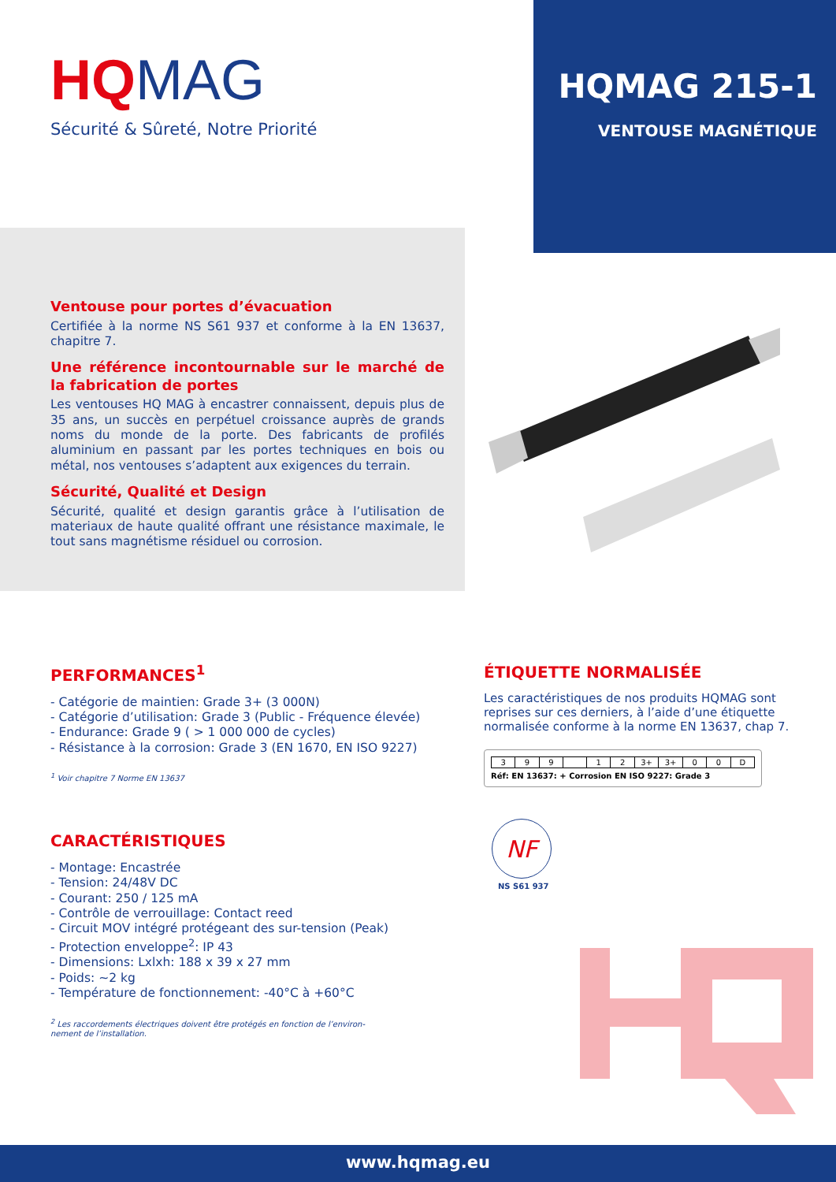HQ MAG
Sécurité & Sûreté, Notre Priorité
HQMAG 215-1
VENTOUSE MAGNÉTIQUE
Ventouse pour portes d’évacuation
Certifiée à la norme NS S61 937 et conforme à la EN 13637, chapitre 7.
Une référence incontournable sur le marché de la fabrication de portes
Les ventouses HQ MAG à encastrer connaissent, depuis plus de 35 ans, un succès en perpétuel croissance auprès de grands noms du monde de la porte. Des fabricants de profilés aluminium en passant par les portes techniques en bois ou métal, nos ventouses s’adaptent aux exigences du terrain.
Sécurité, Qualité et Design
Sécurité, qualité et design garantis grâce à l’utilisation de materiaux de haute qualité offrant une résistance maximale, le tout sans magnétisme résiduel ou corrosion.
PERFORMANCES<sup>1</sup>
- Catégorie de maintien: Grade 3+ (3 000N)
- Catégorie d’utilisation: Grade 3 (Public - Fréquence élevée)
- Endurance: Grade 9 ( > 1 000 000 de cycles)
- Résistance à la corrosion: Grade 3 (EN 1670, EN ISO 9227)
<sup>1</sup> Voir chapitre 7 Norme EN 13637
CARACTÉRISTIQUES
- Montage: Encastrée
- Tension: 24/48V DC
- Courant: 250 / 125 mA
- Contrôle de verrouillage: Contact reed
- Circuit MOV intégré protégeant des sur-tension (Peak)
- Protection enveloppe<sup>2</sup>: IP 43
- Dimensions: Lxlxh: 188 x 39 x 27 mm
- Poids: ~2 kg
- Température de fonctionnement: -40°C à +60°C
<sup>2</sup> Les raccordements électriques doivent être protégés en fonction de l’environ-
nement de l’installation.
ÉTIQUETTE NORMALISÉE
Les caractéristiques de nos produits HQMAG sont reprises sur ces derniers, à l’aide d’une étiquette normalisée conforme à la norme EN 13637, chap 7.
| 3 | 9 | 9 | | 1 | 2 | 3+ | 3+ | 0 | 0 | D |
Réf: EN 13637: + Corrosion EN ISO 9227: Grade 3
NF
NS S61 937
www.hqmag.eu